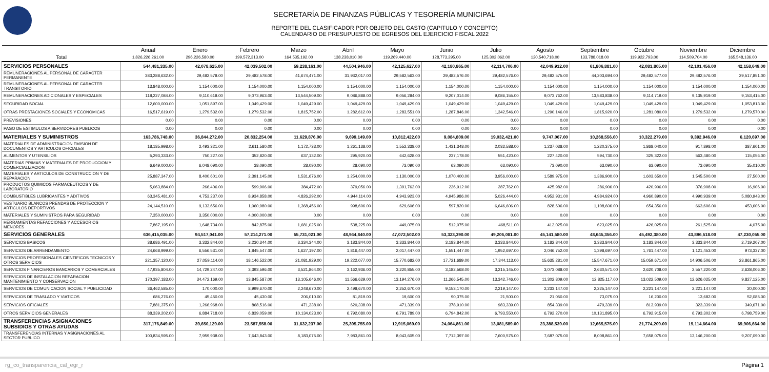SECRETARÍA DE FINANZAS PÚBLICAS Y TESORERÍA MUNICIPAL
REPORTE DEL CLASIFICADOR POR OBJETO DEL GASTO (CAPITULO Y CONCEPTO)
CALENDARIO DE PRESUPUESTO DE EGRESOS DEL EJERCICIO FISCAL 2022
| | Anual | Enero | Febrero | Marzo | Abril | Mayo | Junio | Julio | Agosto | Septiembre | Octubre | Noviembre | Diciembre |
| --- | --- | --- | --- | --- | --- | --- | --- | --- | --- | --- | --- | --- | --- |
| Total | 1,826,226,261.00 | 296,226,580.00 | 199,572,313.00 | 164,535,192.00 | 138,238,010.00 | 119,269,440.00 | 128,773,295.00 | 125,302,062.00 | 120,540,718.00 | 133,788,018.00 | 119,922,793.00 | 114,509,704.00 | 165,548,136.00 |
| SERVICIOS PERSONALES | 544,481,335.00 | 42,078,625.00 | 42,039,502.00 | 59,238,161.00 | 44,504,946.00 | 42,125,627.00 | 42,180,865.00 | 42,114,706.00 | 42,049,912.00 | 61,806,881.00 | 42,081,805.00 | 42,101,456.00 | 42,158,649.00 |
| REMUNERACIONES AL PERSONAL DE CARACTER PERMANENTE | 383,288,632.00 | 29,482,578.00 | 29,482,578.00 | 41,674,471.00 | 31,932,017.00 | 29,582,563.00 | 29,482,576.00 | 29,482,576.00 | 29,482,575.00 | 44,203,694.00 | 29,482,577.00 | 29,482,576.00 | 29,517,851.00 |
| REMUNERACIONES AL PERSONAL DE CARACTER TRANSITORIO | 13,848,000.00 | 1,154,000.00 | 1,154,000.00 | 1,154,000.00 | 1,154,000.00 | 1,154,000.00 | 1,154,000.00 | 1,154,000.00 | 1,154,000.00 | 1,154,000.00 | 1,154,000.00 | 1,154,000.00 | 1,154,000.00 |
| REMUNERACIONES ADICIONALES Y ESPECIALES | 118,227,084.00 | 9,110,618.00 | 9,073,963.00 | 13,544,509.00 | 9,086,888.00 | 9,056,284.00 | 9,207,014.00 | 9,086,155.00 | 9,073,762.00 | 13,583,838.00 | 9,114,719.00 | 9,135,919.00 | 9,153,415.00 |
| SEGURIDAD SOCIAL | 12,600,000.00 | 1,051,897.00 | 1,049,429.00 | 1,049,429.00 | 1,049,429.00 | 1,049,429.00 | 1,049,429.00 | 1,049,429.00 | 1,049,429.00 | 1,049,429.00 | 1,049,429.00 | 1,049,429.00 | 1,053,813.00 |
| OTRAS PRESTACIONES SOCIALES Y ECONOMICAS | 16,517,619.00 | 1,279,532.00 | 1,279,532.00 | 1,815,752.00 | 1,282,612.00 | 1,283,551.00 | 1,287,846.00 | 1,342,546.00 | 1,290,146.00 | 1,815,920.00 | 1,281,080.00 | 1,279,532.00 | 1,279,570.00 |
| PREVISIONES | 0.00 | 0.00 | 0.00 | 0.00 | 0.00 | 0.00 | 0.00 | 0.00 | 0.00 | 0.00 | 0.00 | 0.00 | 0.00 |
| PAGO DE ESTIMULOS A SERVIDORES PUBLICOS | 0.00 | 0.00 | 0.00 | 0.00 | 0.00 | 0.00 | 0.00 | 0.00 | 0.00 | 0.00 | 0.00 | 0.00 | 0.00 |
| MATERIALES Y SUMINISTROS | 163,786,748.00 | 36,844,272.00 | 20,832,254.00 | 11,629,876.00 | 9,699,149.00 | 10,812,422.00 | 9,084,809.00 | 19,032,421.00 | 9,747,067.00 | 10,268,556.00 | 10,322,279.00 | 9,392,946.00 | 6,120,697.00 |
| MATERIALES DE ADMINISTRACION EMISION DE DOCUMENTOS Y ARTICULOS OFICIALES | 18,185,998.00 | 2,493,321.00 | 2,611,580.00 | 1,172,733.00 | 1,261,138.00 | 1,552,338.00 | 1,431,348.00 | 2,032,588.00 | 1,237,038.00 | 1,220,375.00 | 1,868,040.00 | 917,898.00 | 387,601.00 |
| ALIMENTOS Y UTENSILIOS | 5,293,333.00 | 750,227.00 | 352,820.00 | 637,132.00 | 295,920.00 | 642,628.00 | 237,178.00 | 551,420.00 | 227,420.00 | 594,730.00 | 325,322.00 | 563,480.00 | 115,056.00 |
| MATERIAS PRIMAS Y MATERIALES DE PRODUCCION Y COMERCIALIZACION | 6,649,000.00 | 6,048,090.00 | 38,090.00 | 28,090.00 | 28,090.00 | 73,090.00 | 63,090.00 | 63,090.00 | 73,090.00 | 63,090.00 | 63,090.00 | 73,090.00 | 35,010.00 |
| MATERIALES Y ARTICULOS DE CONSTRUCCION Y DE REPARACION | 25,887,347.00 | 8,400,601.00 | 2,391,145.00 | 1,531,676.00 | 1,254,000.00 | 1,130,000.00 | 1,070,400.00 | 3,956,000.00 | 1,589,975.00 | 1,386,900.00 | 1,603,650.00 | 1,545,500.00 | 27,500.00 |
| PRODUCTOS QUIMICOS FARMACEUTICOS Y DE LABORATORIO | 5,063,884.00 | 266,406.00 | 599,906.00 | 384,472.00 | 379,056.00 | 1,391,762.00 | 226,912.00 | 287,762.00 | 425,982.00 | 286,906.00 | 420,906.00 | 376,908.00 | 16,906.00 |
| COMBUSTIBLES LUBRICANTES Y ADITIVOS | 63,345,481.00 | 4,753,237.00 | 8,934,858.00 | 4,826,292.00 | 4,944,114.00 | 4,943,923.00 | 4,945,986.00 | 5,026,444.00 | 4,952,931.00 | 4,984,924.00 | 4,960,890.00 | 4,990,939.00 | 5,080,943.00 |
| VESTUARIO BLANCOS PRENDAS DE PROTECCION Y ARTICULOS DEPORTIVOS | 24,144,510.00 | 9,133,656.00 | 1,060,980.00 | 1,368,456.00 | 998,606.00 | 629,606.00 | 597,820.00 | 6,646,606.00 | 828,606.00 | 1,108,606.00 | 654,356.00 | 663,606.00 | 453,606.00 |
| MATERIALES Y SUMINISTROS PARA SEGURIDAD | 7,350,000.00 | 3,350,000.00 | 4,000,000.00 | 0.00 | 0.00 | 0.00 | 0.00 | 0.00 | 0.00 | 0.00 | 0.00 | 0.00 | 0.00 |
| HERRAMIENTAS REFACCIONES Y ACCESORIOS MENORES | 7,867,195.00 | 1,648,734.00 | 842,875.00 | 1,681,025.00 | 538,225.00 | 449,075.00 | 512,075.00 | 468,511.00 | 412,025.00 | 623,025.00 | 426,025.00 | 261,525.00 | 4,075.00 |
| SERVICIOS GENERALES | 636,415,035.00 | 94,517,041.00 | 57,214,271.00 | 55,731,021.00 | 48,944,840.00 | 47,072,502.00 | 53,323,390.00 | 49,206,081.00 | 45,141,580.00 | 48,645,356.00 | 45,492,380.00 | 43,896,518.00 | 47,230,055.00 |
| SERVICIOS BASICOS | 38,686,491.00 | 3,332,844.00 | 3,230,344.00 | 3,334,344.00 | 3,183,844.00 | 3,333,844.00 | 3,183,844.00 | 3,333,844.00 | 3,182,844.00 | 3,333,844.00 | 3,183,844.00 | 3,333,844.00 | 2,719,207.00 |
| SERVICIOS DE ARRENDAMIENTO | 24,668,999.00 | 6,556,531.00 | 1,845,547.00 | 1,627,197.00 | 1,816,447.00 | 2,017,447.00 | 1,551,447.00 | 1,952,697.00 | 2,046,752.00 | 1,398,697.00 | 1,761,447.00 | 1,121,453.00 | 973,337.00 |
| SERVICIOS PROFESIONALES CIENTIFICOS TECNICOS Y OTROS SERVICIOS | 221,357,120.00 | 27,059,114.00 | 18,146,522.00 | 21,081,929.00 | 19,222,077.00 | 15,770,682.00 | 17,721,689.00 | 17,344,113.00 | 15,635,281.00 | 15,547,671.00 | 15,059,671.00 | 14,906,506.00 | 23,861,865.00 |
| SERVICIOS FINANCIEROS BANCARIOS Y COMERCIALES | 47,935,804.00 | 14,729,247.00 | 3,393,596.00 | 3,521,864.00 | 3,162,936.00 | 3,220,855.00 | 3,182,568.00 | 3,215,145.00 | 3,073,088.00 | 2,630,571.00 | 2,620,708.00 | 2,557,220.00 | 2,628,006.00 |
| SERVICIOS DE INSTALACION REPARACION MANTENIMIENTO Y CONSERVACION | 170,397,183.00 | 34,472,169.00 | 13,845,587.00 | 13,105,646.00 | 11,566,629.00 | 13,194,276.00 | 11,266,545.00 | 13,342,746.00 | 11,302,809.00 | 12,825,117.00 | 13,022,509.00 | 12,626,025.00 | 9,827,125.00 |
| SERVICIOS DE COMUNICACION SOCIAL Y PUBLICIDAD | 36,462,585.00 | 170,000.00 | 8,999,670.00 | 2,248,670.00 | 2,498,670.00 | 2,252,670.00 | 9,153,170.00 | 2,219,147.00 | 2,233,147.00 | 2,225,147.00 | 2,221,147.00 | 2,221,147.00 | 20,000.00 |
| SERVICIOS DE TRASLADO Y VIATICOS | 686,276.00 | 45,450.00 | 45,430.00 | 206,010.00 | 81,819.00 | 19,600.00 | 90,375.00 | 21,500.00 | 21,050.00 | 73,075.00 | 16,200.00 | 13,682.00 | 52,085.00 |
| SERVICIOS OFICIALES | 7,881,375.00 | 1,266,968.00 | 868,516.00 | 471,338.00 | 620,338.00 | 471,339.00 | 378,910.00 | 983,339.00 | 854,339.00 | 479,339.00 | 813,939.00 | 323,339.00 | 349,671.00 |
| OTROS SERVICIOS GENERALES | 88,339,202.00 | 6,884,718.00 | 6,839,059.00 | 10,134,023.00 | 6,792,080.00 | 6,791,789.00 | 6,794,842.00 | 6,793,550.00 | 6,792,270.00 | 10,131,895.00 | 6,792,915.00 | 6,793,302.00 | 6,798,759.00 |
| TRANSFERENCIAS ASIGNACIONES SUBSIDIOS Y OTRAS AYUDAS | 317,176,849.00 | 39,650,129.00 | 23,587,558.00 | 31,632,237.00 | 25,395,755.00 | 12,915,069.00 | 24,064,861.00 | 13,081,589.00 | 23,388,539.00 | 12,665,575.00 | 21,774,209.00 | 19,114,664.00 | 69,906,664.00 |
| TRANSFERENCIAS INTERNAS Y ASIGNACIONES AL SECTOR PUBLICO | 100,834,595.00 | 7,959,938.00 | 7,643,843.00 | 8,183,075.00 | 7,983,861.00 | 8,043,605.00 | 7,712,397.00 | 7,600,575.00 | 7,687,075.00 | 8,008,861.00 | 7,658,075.00 | 13,146,200.00 | 9,207,090.00 |
rg_co_transparencia_cal_egr_r Página 1